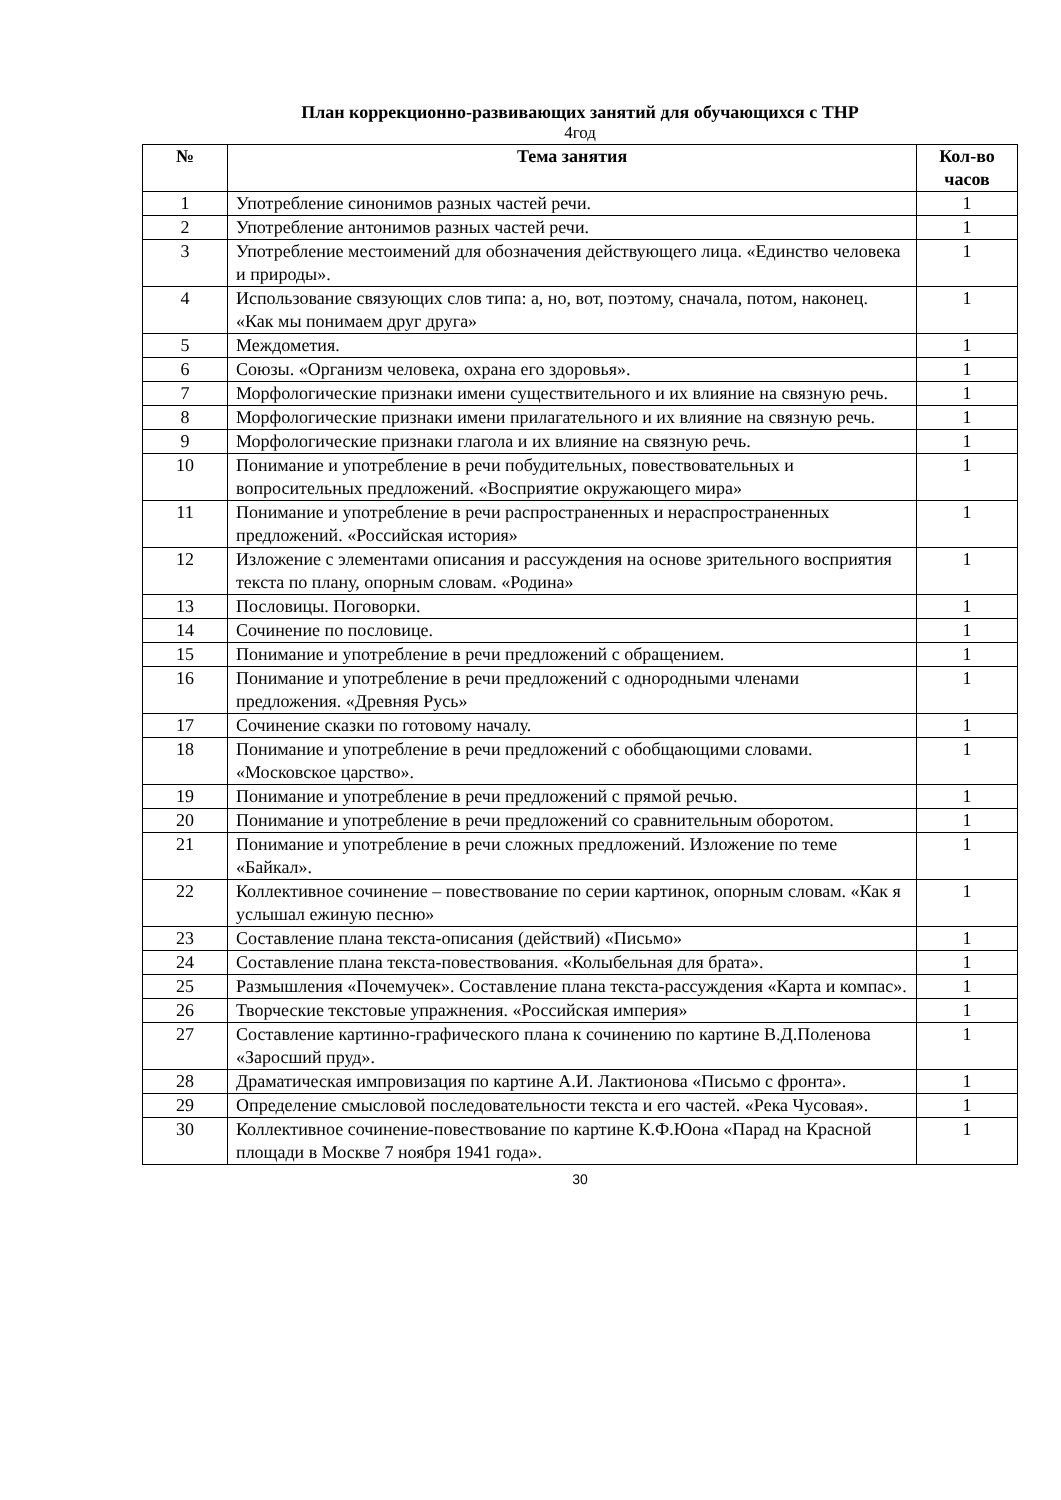План коррекционно-развивающих занятий для обучающихся с ТНР
4год
| № | Тема занятия | Кол-во часов |
| --- | --- | --- |
| 1 | Употребление синонимов разных частей речи. | 1 |
| 2 | Употребление антонимов разных частей речи. | 1 |
| 3 | Употребление местоимений для обозначения действующего лица. «Единство человека и природы». | 1 |
| 4 | Использование связующих слов типа: а, но, вот, поэтому, сначала, потом, наконец. «Как мы понимаем друг друга» | 1 |
| 5 | Междометия. | 1 |
| 6 | Союзы. «Организм человека, охрана его здоровья». | 1 |
| 7 | Морфологические признаки имени существительного и их влияние на связную речь. | 1 |
| 8 | Морфологические признаки имени прилагательного и их влияние на связную речь. | 1 |
| 9 | Морфологические признаки глагола и их влияние на связную речь. | 1 |
| 10 | Понимание и употребление в речи побудительных, повествовательных и вопросительных предложений. «Восприятие окружающего мира» | 1 |
| 11 | Понимание и употребление в речи распространенных и нераспространенных предложений. «Российская история» | 1 |
| 12 | Изложение с элементами описания и рассуждения на основе зрительного восприятия текста по плану, опорным словам. «Родина» | 1 |
| 13 | Пословицы. Поговорки. | 1 |
| 14 | Сочинение по пословице. | 1 |
| 15 | Понимание и употребление в речи предложений с обращением. | 1 |
| 16 | Понимание и употребление в речи предложений с однородными членами предложения. «Древняя Русь» | 1 |
| 17 | Сочинение сказки по готовому началу. | 1 |
| 18 | Понимание и употребление в речи предложений с обобщающими словами. «Московское царство». | 1 |
| 19 | Понимание и употребление в речи предложений с прямой речью. | 1 |
| 20 | Понимание и употребление в речи предложений со сравнительным оборотом. | 1 |
| 21 | Понимание и употребление в речи сложных предложений. Изложение по теме «Байкал». | 1 |
| 22 | Коллективное сочинение – повествование по серии картинок, опорным словам. «Как я услышал ежиную песню» | 1 |
| 23 | Составление плана текста-описания (действий) «Письмо» | 1 |
| 24 | Составление плана текста-повествования. «Колыбельная для брата». | 1 |
| 25 | Размышления «Почемучек». Составление плана текста-рассуждения «Карта и компас». | 1 |
| 26 | Творческие текстовые упражнения. «Российская империя» | 1 |
| 27 | Составление картинно-графического плана к сочинению по картине В.Д.Поленова «Заросший пруд». | 1 |
| 28 | Драматическая импровизация по картине А.И. Лактионова «Письмо с фронта». | 1 |
| 29 | Определение смысловой последовательности текста и его частей. «Река Чусовая». | 1 |
| 30 | Коллективное сочинение-повествование по картине К.Ф.Юона «Парад на Красной площади в Москве 7 ноября 1941 года». | 1 |
30